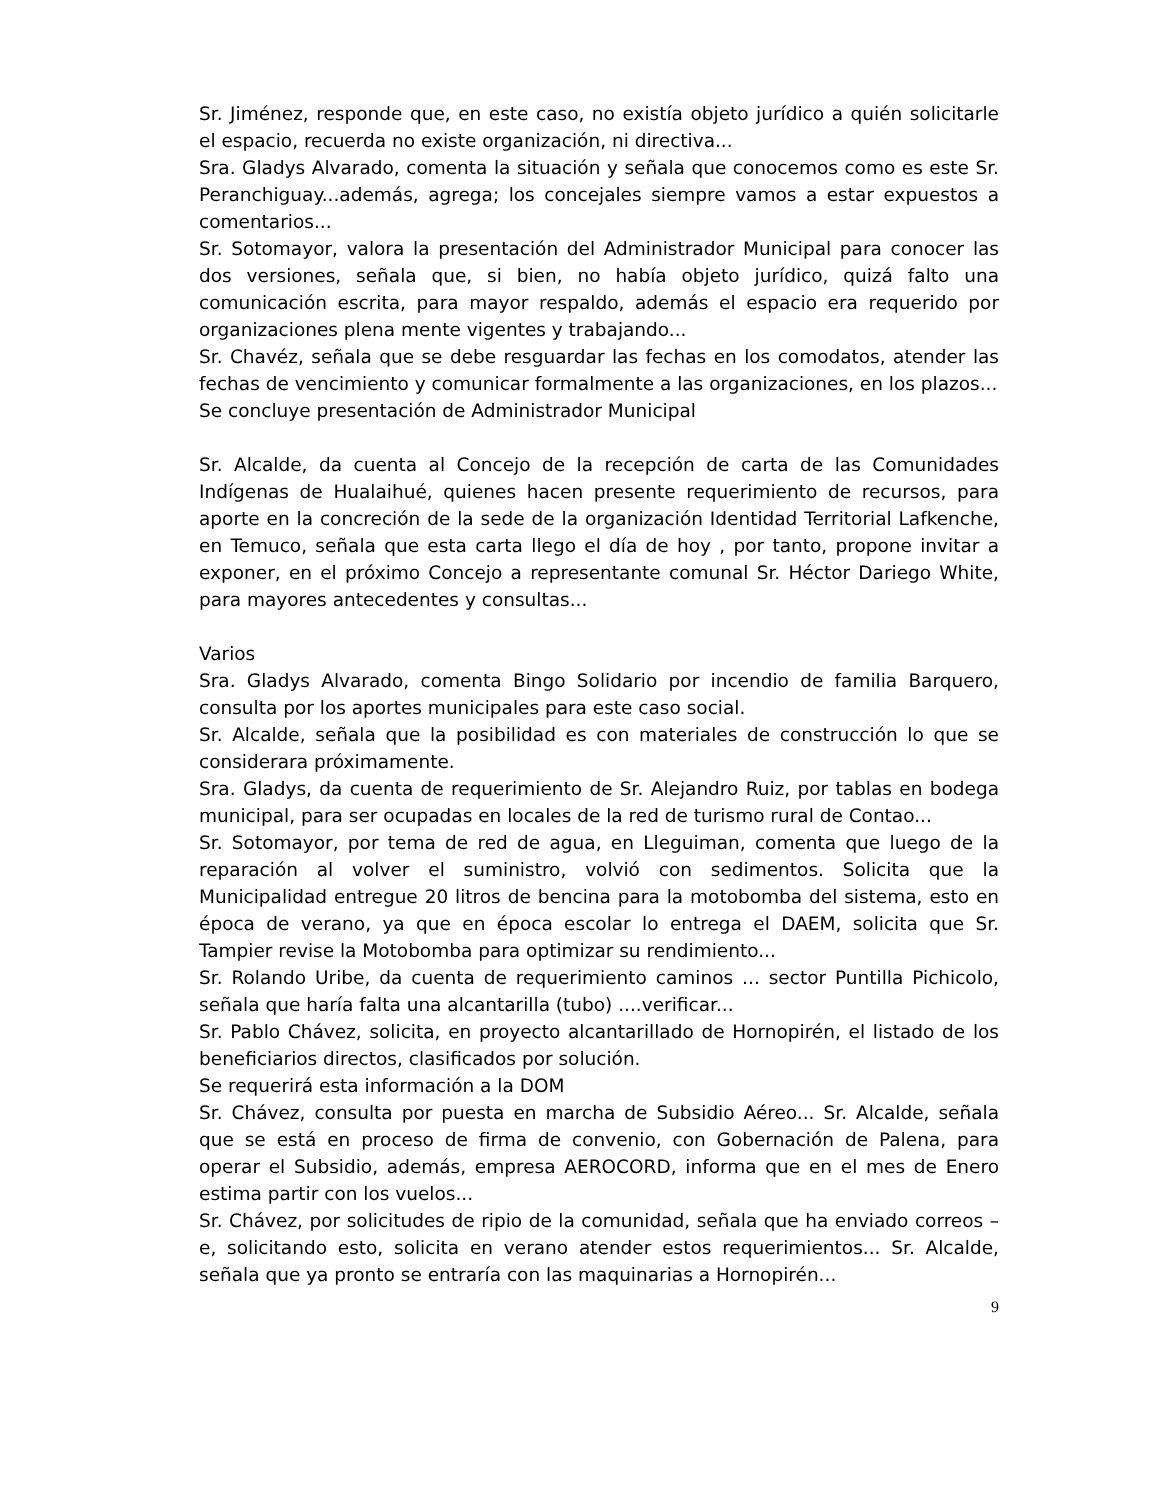Sr. Jiménez, responde que, en este caso, no existía objeto jurídico a quién solicitarle el espacio, recuerda no existe organización, ni directiva...
Sra. Gladys Alvarado, comenta la situación y señala que conocemos como es este Sr. Peranchiguay...además, agrega; los concejales siempre vamos a estar expuestos a comentarios...
Sr. Sotomayor, valora la presentación del Administrador Municipal para conocer las dos versiones, señala que, si bien, no había objeto jurídico, quizá falto una comunicación escrita, para mayor respaldo, además el espacio era requerido por organizaciones plena mente vigentes y trabajando...
Sr. Chavéz, señala que se debe resguardar las fechas en los comodatos, atender las fechas de vencimiento y comunicar formalmente a las organizaciones, en los plazos...
Se concluye presentación de Administrador Municipal
Sr. Alcalde, da cuenta al Concejo de la recepción de carta de las Comunidades Indígenas de Hualaihué, quienes hacen presente requerimiento de recursos, para aporte en la concreción de la sede de la organización Identidad Territorial Lafkenche, en Temuco, señala que esta carta llego el día de hoy , por tanto, propone invitar a exponer, en el próximo Concejo a representante comunal Sr. Héctor Dariego White, para mayores antecedentes y consultas...
Varios
Sra. Gladys Alvarado, comenta Bingo Solidario por incendio de familia Barquero, consulta por los aportes municipales para este caso social.
Sr. Alcalde, señala que la posibilidad es con materiales de construcción lo que se considerara próximamente.
Sra. Gladys, da cuenta de requerimiento de Sr. Alejandro Ruiz, por tablas en bodega municipal, para ser ocupadas en locales de la red de turismo rural de Contao...
Sr. Sotomayor, por tema de red de agua, en Lleguiman, comenta que luego de la reparación al volver el suministro, volvió con sedimentos. Solicita que la Municipalidad entregue 20 litros de bencina para la motobomba del sistema, esto en época de verano, ya que en época escolar lo entrega el DAEM, solicita que Sr. Tampier revise la Motobomba para optimizar su rendimiento...
Sr. Rolando Uribe, da cuenta de requerimiento caminos ... sector Puntilla Pichicolo, señala que haría falta una alcantarilla (tubo) ....verificar...
Sr. Pablo Chávez, solicita, en proyecto alcantarillado de Hornopirén, el listado de los beneficiarios directos, clasificados por solución.
Se requerirá esta información a la DOM
Sr. Chávez, consulta por puesta en marcha de Subsidio Aéreo... Sr. Alcalde, señala que se está en proceso de firma de convenio, con Gobernación de Palena, para operar el Subsidio, además, empresa AEROCORD, informa que en el mes de Enero estima partir con los vuelos...
Sr. Chávez, por solicitudes de ripio de la comunidad, señala que ha enviado correos – e, solicitando esto, solicita en verano atender estos requerimientos... Sr. Alcalde, señala que ya pronto se entraría con las maquinarias a Hornopirén...
9